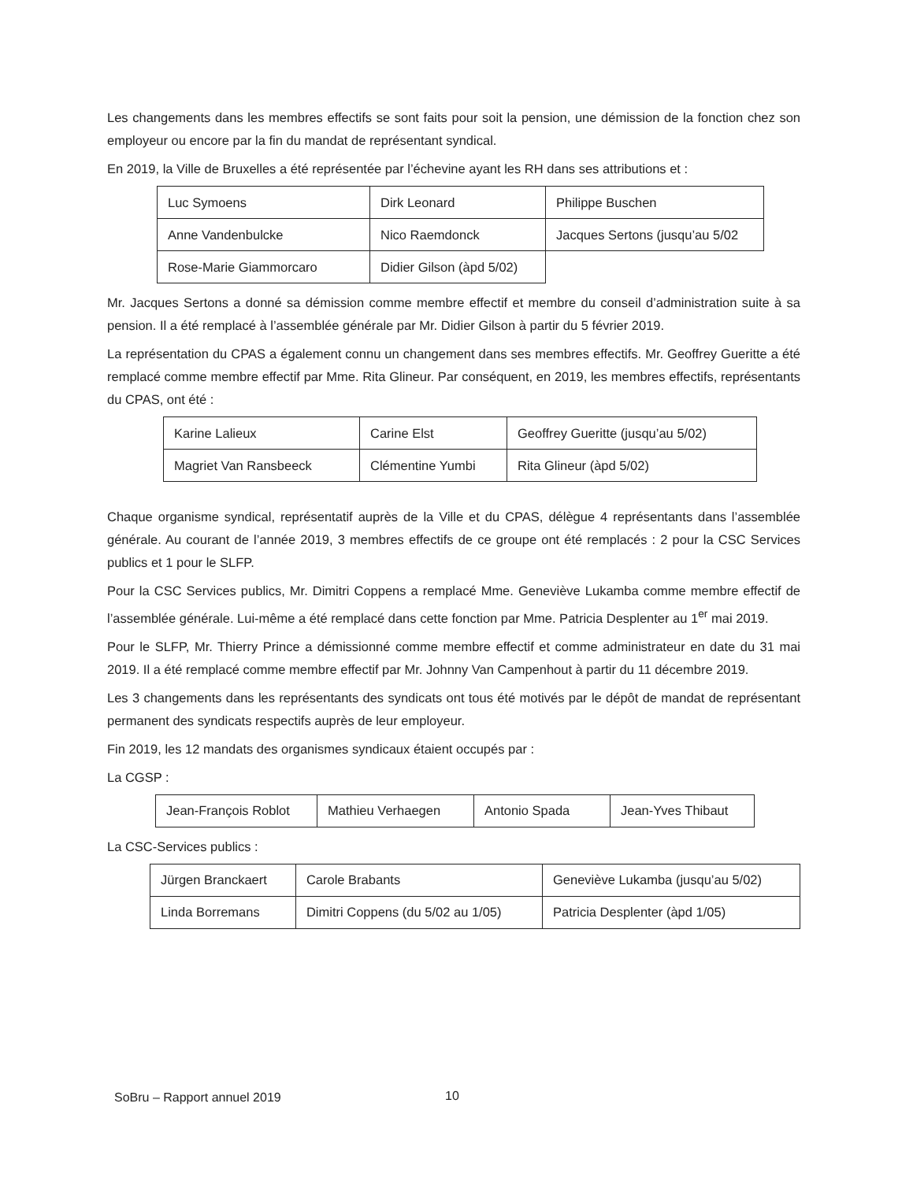Les changements dans les membres effectifs se sont faits pour soit la pension, une démission de la fonction chez son employeur ou encore par la fin du mandat de représentant syndical.
En 2019, la Ville de Bruxelles a été représentée par l’échevine ayant les RH dans ses attributions et :
| Luc Symoens | Dirk Leonard | Philippe Buschen |
| Anne Vandenbulcke | Nico Raemdonck | Jacques Sertons (jusqu’au 5/02 |
| Rose-Marie Giammorcaro | Didier Gilson (àpd 5/02) | |
Mr. Jacques Sertons a donné sa démission comme membre effectif et membre du conseil d’administration suite à sa pension. Il a été remplacé à l’assemblée générale par Mr. Didier Gilson à partir du 5 février 2019.
La représentation du CPAS a également connu un changement dans ses membres effectifs. Mr. Geoffrey Gueritte a été remplacé comme membre effectif par Mme. Rita Glineur. Par conséquent, en 2019, les membres effectifs, représentants du CPAS, ont été :
| Karine Lalieux | Carine Elst | Geoffrey Gueritte (jusqu’au 5/02) |
| Magriet Van Ransbeeck | Clémentine Yumbi | Rita Glineur (àpd 5/02) |
Chaque organisme syndical, représentatif auprès de la Ville et du CPAS, délègue 4 représentants dans l’assemblée générale. Au courant de l’année 2019, 3 membres effectifs de ce groupe ont été remplacés : 2 pour la CSC Services publics et 1 pour le SLFP.
Pour la CSC Services publics, Mr. Dimitri Coppens a remplacé Mme. Geneviève Lukamba comme membre effectif de l’assemblée générale. Lui-même a été remplacé dans cette fonction par Mme. Patricia Desplenter au 1<sup>er</sup> mai 2019.
Pour le SLFP, Mr. Thierry Prince a démissionné comme membre effectif et comme administrateur en date du 31 mai 2019. Il a été remplacé comme membre effectif par Mr. Johnny Van Campenhout à partir du 11 décembre 2019.
Les 3 changements dans les représentants des syndicats ont tous été motivés par le dépôt de mandat de représentant permanent des syndicats respectifs auprès de leur employeur.
Fin 2019, les 12 mandats des organismes syndicaux étaient occupés par :
La CGSP :
| Jean-François Roblot | Mathieu Verhaegen | Antonio Spada | Jean-Yves Thibaut |
La CSC-Services publics :
| Jürgen Branckaert | Carole Brabants | Geneviève Lukamba (jusqu’au 5/02) |
| Linda Borremans | Dimitri Coppens (du 5/02 au 1/05) | Patricia Desplenter (àpd 1/05) |
SoBru – Rapport annuel 2019 10